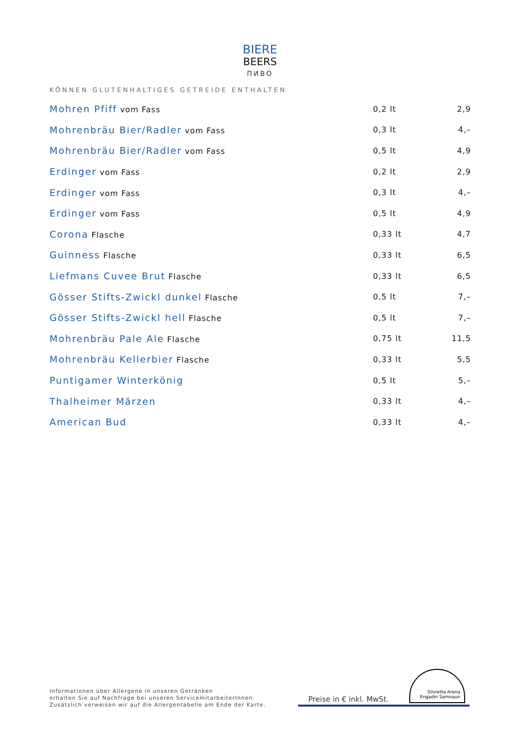BIERE
BEERS
ПИВО
KÖNNEN GLUTENHALTIGES GETREIDE ENTHALTEN
| Mohren Pfiff vom Fass | 0,2 lt | 2,9 |
| Mohrenbräu Bier/Radler vom Fass | 0,3 lt | 4,– |
| Mohrenbräu Bier/Radler vom Fass | 0,5 lt | 4,9 |
| Erdinger vom Fass | 0,2 lt | 2,9 |
| Erdinger vom Fass | 0,3 lt | 4,– |
| Erdinger vom Fass | 0,5 lt | 4,9 |
| Corona Flasche | 0,33 lt | 4,7 |
| Guinness Flasche | 0,33 lt | 6,5 |
| Liefmans Cuvee Brut Flasche | 0,33 lt | 6,5 |
| Gösser Stifts-Zwickl dunkel Flasche | 0,5 lt | 7,– |
| Gösser Stifts-Zwickl hell Flasche | 0,5 lt | 7,– |
| Mohrenbräu Pale Ale Flasche | 0,75 lt | 11,5 |
| Mohrenbräu Kellerbier Flasche | 0,33 lt | 5,5 |
| Puntigamer Winterkönig | 0,5 lt | 5,– |
| Thalheimer Märzen | 0,33 lt | 4,– |
| American Bud | 0,33 lt | 4,– |
Informationen über Allergene in unseren Getränken
erhalten Sie auf Nachfrage bei unseren ServicemitarbeiterInnen.
Zusätzlich verweisen wir auf die Allergentabelle am Ende der Karte.
Preise in € inkl. MwSt.
Silvretta Arena Engadin Samnaun